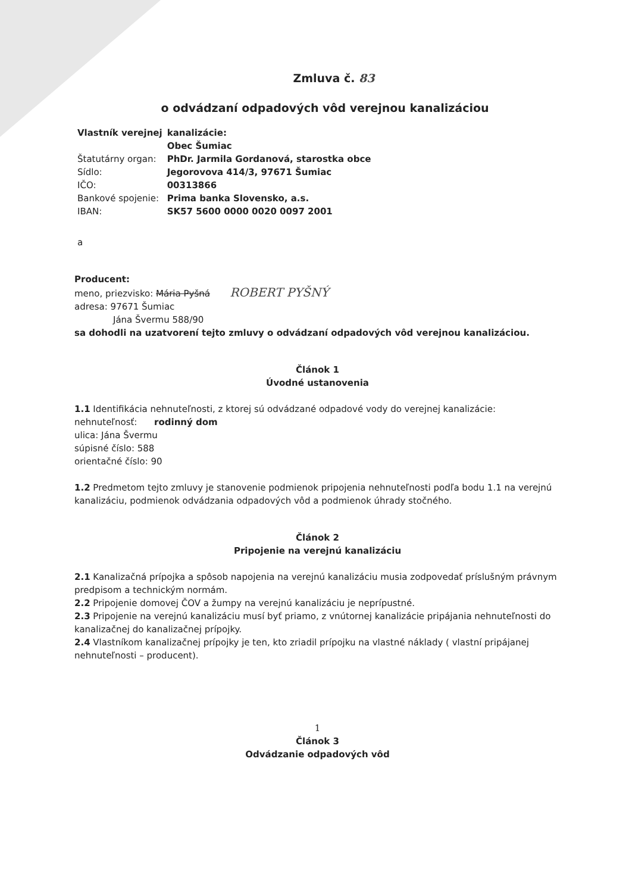Zmluva č. 83
o odvádzaní odpadových vôd verejnou kanalizáciou
| Vlastník verejnej | kanalizácie: |
| | Obec Šumiac |
| Štatutárny organ: | PhDr. Jarmila Gordanová, starostka obce |
| Sídlo: | Jegorovova 414/3, 97671 Šumiac |
| IČO: | 00313866 |
| Bankové spojenie: | Prima banka Slovensko, a.s. |
| IBAN: | SK57 5600 0000 0020 0097 2001 |
a
Producent:
meno, priezvisko: Mária Pyšná ROBERT PYŠNÝ
adresa: 97671 Šumiac
Jána Švermu 588/90
sa dohodli na uzatvorení tejto zmluvy o odvádzaní odpadových vôd verejnou kanalizáciou.
Článok 1
Úvodné ustanovenia
1.1 Identifikácia nehnuteľnosti, z ktorej sú odvádzané odpadové vody do verejnej kanalizácie:
nehnuteľnosť: rodinný dom
ulica: Jána Švermu
súpisné číslo: 588
orientačné číslo: 90
1.2 Predmetom tejto zmluvy je stanovenie podmienok pripojenia nehnuteľnosti podľa bodu 1.1 na verejnú kanalizáciu, podmienok odvádzania odpadových vôd a podmienok úhrady stočného.
Článok 2
Pripojenie na verejnú kanalizáciu
2.1 Kanalizačná prípojka a spôsob napojenia na verejnú kanalizáciu musia zodpovedať príslušným právnym predpisom a technickým normám.
2.2 Pripojenie domovej ČOV a žumpy na verejnú kanalizáciu je neprípustné.
2.3 Pripojenie na verejnú kanalizáciu musí byť priamo, z vnútornej kanalizácie pripájania nehnuteľnosti do kanalizačnej do kanalizačnej prípojky.
2.4 Vlastníkom kanalizačnej prípojky je ten, kto zriadil prípojku na vlastné náklady ( vlastní pripájanej nehnuteľnosti – producent).
1
Článok 3
Odvádzanie odpadových vôd